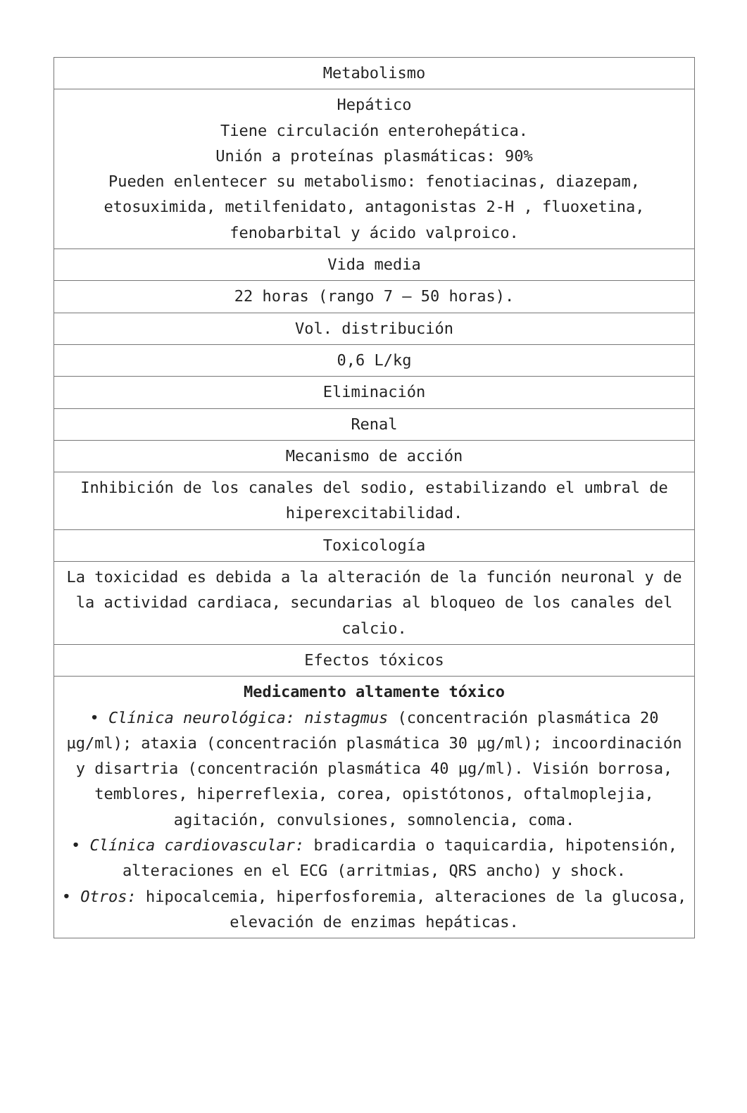| Metabolismo |
| Hepático Tiene circulación enterohepática. Unión a proteínas plasmáticas: 90% Pueden enlentecer su metabolismo: fenotiacinas, diazepam, etosuximida, metilfenidato, antagonistas 2-H , fluoxetina, fenobarbital y ácido valproico. |
| Vida media |
| 22 horas (rango 7 – 50 horas). |
| Vol. distribución |
| 0,6 L/kg |
| Eliminación |
| Renal |
| Mecanismo de acción |
| Inhibición de los canales del sodio, estabilizando el umbral de hiperexcitabilidad. |
| Toxicología |
| La toxicidad es debida a la alteración de la función neuronal y de la actividad cardiaca, secundarias al bloqueo de los canales del calcio. |
| Efectos tóxicos |
| Medicamento altamente tóxico • Clínica neurológica: nistagmus (concentración plasmática 20 µg/ml); ataxia (concentración plasmática 30 µg/ml); incoordinación y disartria (concentración plasmática 40 µg/ml). Visión borrosa, temblores, hiperreflexia, corea, opistótonos, oftalmoplejia, agitación, convulsiones, somnolencia, coma. • Clínica cardiovascular: bradicardia o taquicardia, hipotensión, alteraciones en el ECG (arritmias, QRS ancho) y shock. • Otros: hipocalcemia, hiperfosforemia, alteraciones de la glucosa, elevación de enzimas hepáticas. |